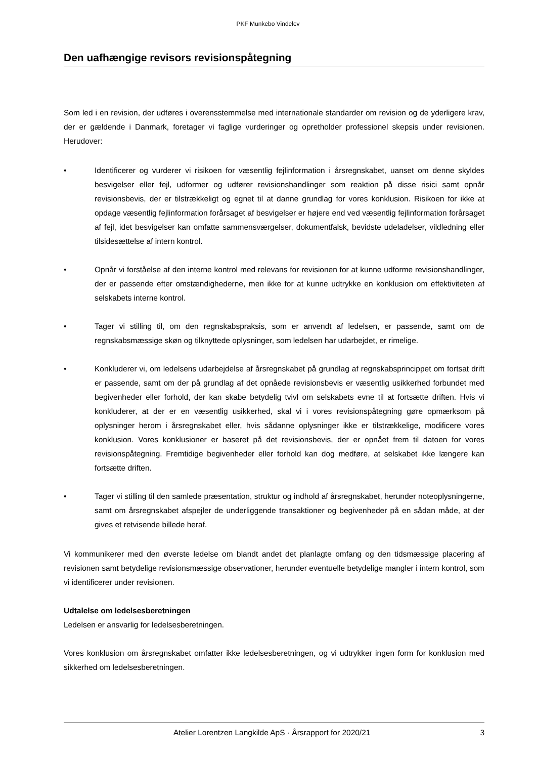PKF Munkebo Vindelev
Den uafhængige revisors revisionspåtegning
Som led i en revision, der udføres i overensstemmelse med internationale standarder om revision og de yderligere krav, der er gældende i Danmark, foretager vi faglige vurderinger og opretholder professionel skepsis under revisionen. Herudover:
• Identificerer og vurderer vi risikoen for væsentlig fejlinformation i årsregnskabet, uanset om denne skyldes besvigelser eller fejl, udformer og udfører revisionshandlinger som reaktion på disse risici samt opnår revisionsbevis, der er tilstrækkeligt og egnet til at danne grundlag for vores konklusion. Risikoen for ikke at opdage væsentlig fejlinformation forårsaget af besvigelser er højere end ved væsentlig fejlinformation forårsaget af fejl, idet besvigelser kan omfatte sammensværgelser, dokumentfalsk, bevidste udeladelser, vildledning eller tilsidesættelse af intern kontrol.
• Opnår vi forståelse af den interne kontrol med relevans for revisionen for at kunne udforme revisionshandlinger, der er passende efter omstændighederne, men ikke for at kunne udtrykke en konklusion om effektiviteten af selskabets interne kontrol.
• Tager vi stilling til, om den regnskabspraksis, som er anvendt af ledelsen, er passende, samt om de regnskabsmæssige skøn og tilknyttede oplysninger, som ledelsen har udarbejdet, er rimelige.
• Konkluderer vi, om ledelsens udarbejdelse af årsregnskabet på grundlag af regnskabsprincippet om fortsat drift er passende, samt om der på grundlag af det opnåede revisionsbevis er væsentlig usikkerhed forbundet med begivenheder eller forhold, der kan skabe betydelig tvivl om selskabets evne til at fortsætte driften. Hvis vi konkluderer, at der er en væsentlig usikkerhed, skal vi i vores revisionspåtegning gøre opmærksom på oplysninger herom i årsregnskabet eller, hvis sådanne oplysninger ikke er tilstrækkelige, modificere vores konklusion. Vores konklusioner er baseret på det revisionsbevis, der er opnået frem til datoen for vores revisionspåtegning. Fremtidige begivenheder eller forhold kan dog medføre, at selskabet ikke længere kan fortsætte driften.
• Tager vi stilling til den samlede præsentation, struktur og indhold af årsregnskabet, herunder noteoplysningerne, samt om årsregnskabet afspejler de underliggende transaktioner og begivenheder på en sådan måde, at der gives et retvisende billede heraf.
Vi kommunikerer med den øverste ledelse om blandt andet det planlagte omfang og den tidsmæssige placering af revisionen samt betydelige revisionsmæssige observationer, herunder eventuelle betydelige mangler i intern kontrol, som vi identificerer under revisionen.
Udtalelse om ledelsesberetningen
Ledelsen er ansvarlig for ledelsesberetningen.
Vores konklusion om årsregnskabet omfatter ikke ledelsesberetningen, og vi udtrykker ingen form for konklusion med sikkerhed om ledelsesberetningen.
Atelier Lorentzen Langkilde ApS · Årsrapport for 2020/21 3